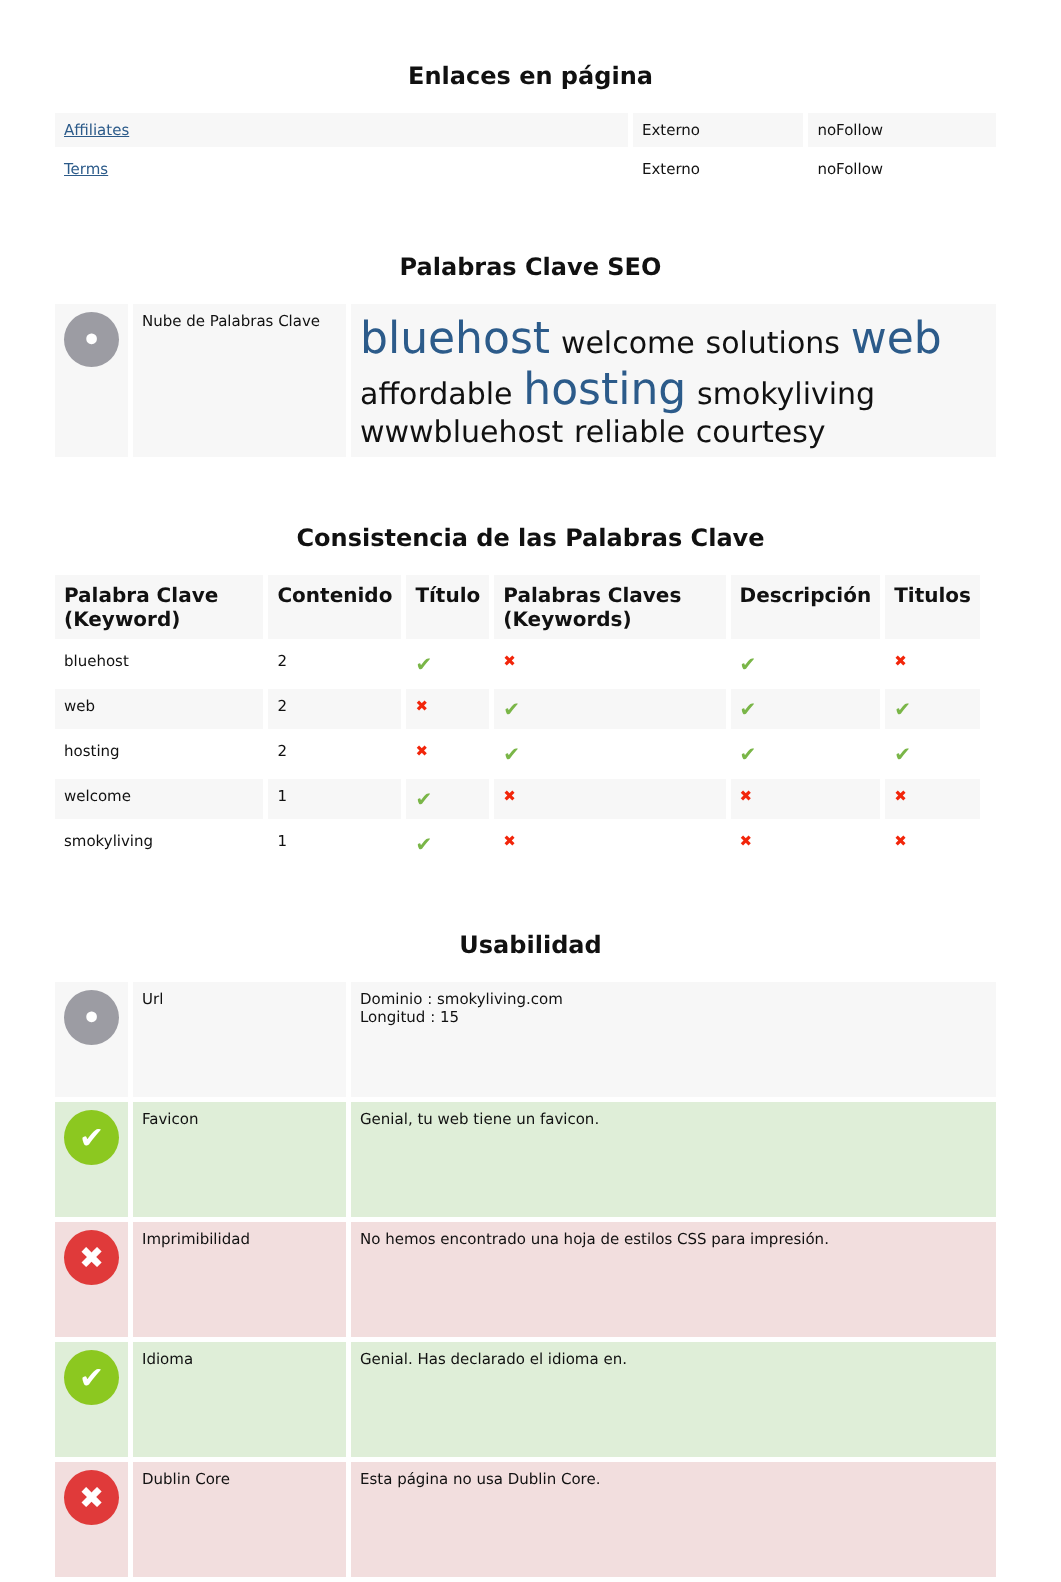Enlaces en página
| Affiliates | Externo | noFollow |
| Terms | Externo | noFollow |
Palabras Clave SEO
| • | Nube de Palabras Clave | bluehost welcome solutions web affordable hosting smokyliving wwwbluehost reliable courtesy |
Consistencia de las Palabras Clave
| Palabra Clave (Keyword) | Contenido | Título | Palabras Claves (Keywords) | Descripción | Titulos |
| --- | --- | --- | --- | --- | --- |
| bluehost | 2 | ✔ | ✖ | ✔ | ✖ |
| web | 2 | ✖ | ✔ | ✔ | ✔ |
| hosting | 2 | ✖ | ✔ | ✔ | ✔ |
| welcome | 1 | ✔ | ✖ | ✖ | ✖ |
| smokyliving | 1 | ✔ | ✖ | ✖ | ✖ |
Usabilidad
| • | Url | Dominio : smokyliving.com Longitud : 15 |
| ✔ | Favicon | Genial, tu web tiene un favicon. |
| ✖ | Imprimibilidad | No hemos encontrado una hoja de estilos CSS para impresión. |
| ✔ | Idioma | Genial. Has declarado el idioma en. |
| ✖ | Dublin Core | Esta página no usa Dublin Core. |